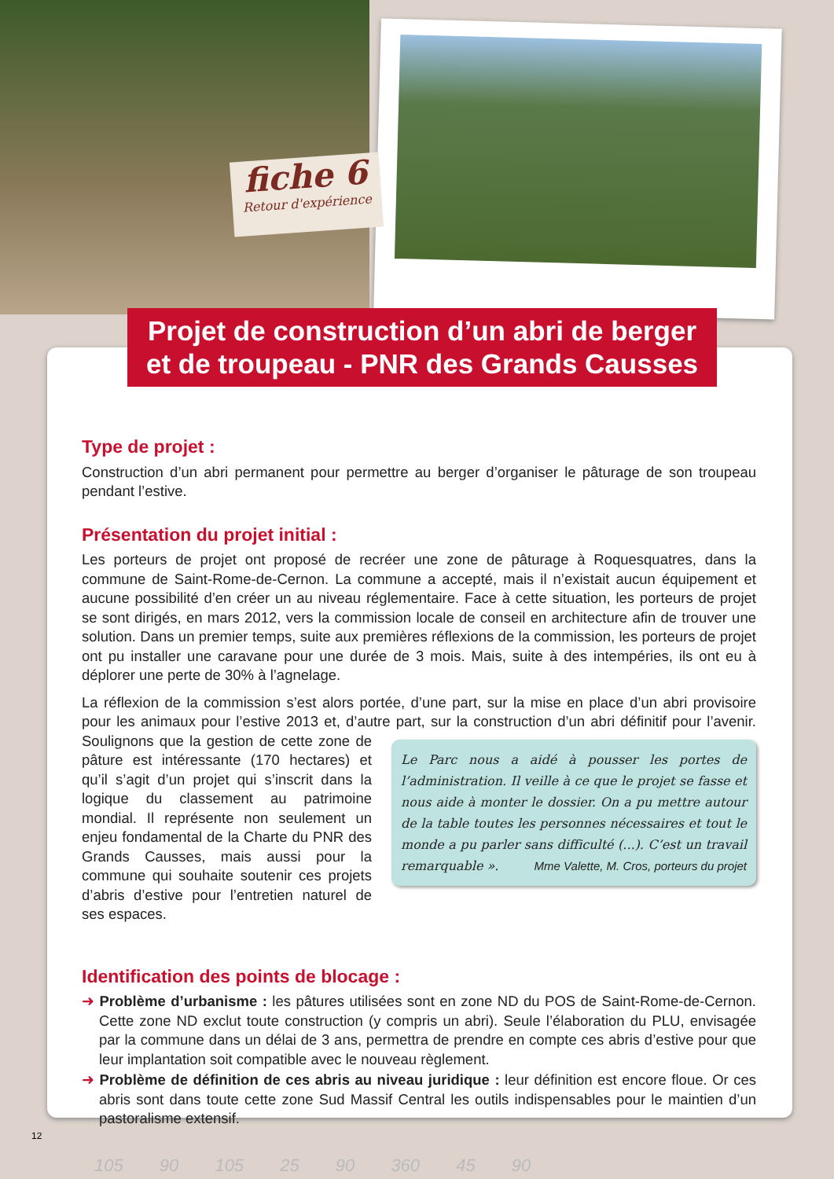fiche 6
Retour d'expérience
Projet de construction d’un abri de berger et de troupeau - PNR des Grands Causses
Type de projet :
Construction d’un abri permanent pour permettre au berger d’organiser le pâturage de son troupeau pendant l’estive.
Présentation du projet initial :
Les porteurs de projet ont proposé de recréer une zone de pâturage à Roquesquatres, dans la commune de Saint-Rome-de-Cernon. La commune a accepté, mais il n’existait aucun équipement et aucune possibilité d’en créer un au niveau réglementaire. Face à cette situation, les porteurs de projet se sont dirigés, en mars 2012, vers la commission locale de conseil en architecture afin de trouver une solution. Dans un premier temps, suite aux premières réflexions de la commission, les porteurs de projet ont pu installer une caravane pour une durée de 3 mois. Mais, suite à des intempéries, ils ont eu à déplorer une perte de 30% à l’agnelage.
La réflexion de la commission s’est alors portée, d’une part, sur la mise en place d’un abri provisoire pour les animaux pour l’estive 2013 et, d’autre part, sur la construction d’un abri définitif pour l’avenir. Soulignons que la Le Parc nous a aidé à pousser les portes de l’administration. Il veille à ce que le projet se fasse et nous aide à monter le dossier. On a pu mettre autour de la table toutes les personnes nécessaires et tout le monde a pu parler sans difficulté (...). C’est un travail remarquable ». Mme Valette, M. Cros, porteurs du projet gestion de cette zone de pâture est intéressante (170 hectares) et qu’il s’agit d’un projet qui s’inscrit dans la logique du classement au patrimoine mondial. Il représente non seulement un enjeu fondamental de la Charte du PNR des Grands Causses, mais aussi pour la commune qui souhaite soutenir ces projets d’abris d’estive pour l’entretien naturel de ses espaces.
Identification des points de blocage :
➜ Problème d’urbanisme : les pâtures utilisées sont en zone ND du POS de Saint-Rome-de-Cernon. Cette zone ND exclut toute construction (y compris un abri). Seule l’élaboration du PLU, envisagée par la commune dans un délai de 3 ans, permettra de prendre en compte ces abris d’estive pour que leur implantation soit compatible avec le nouveau règlement.
➜ Problème de définition de ces abris au niveau juridique : leur définition est encore floue. Or ces abris sont dans toute cette zone Sud Massif Central les outils indispensables pour le maintien d’un pastoralisme extensif.
12
105 90 105 25 90 360 45 90